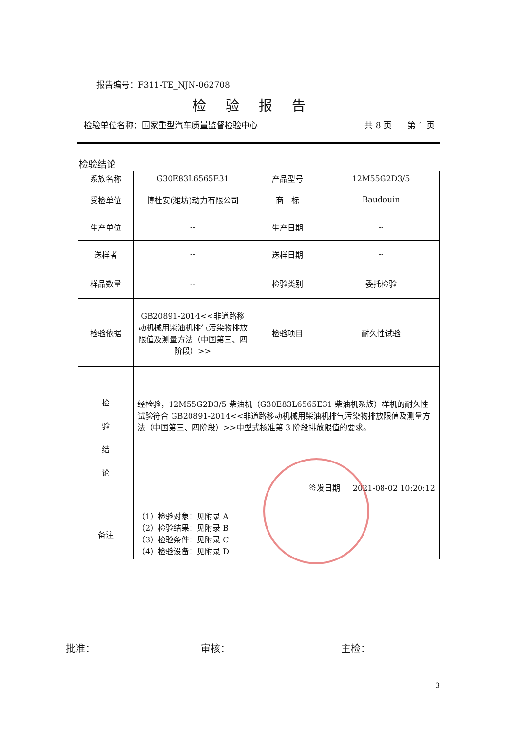报告编号：F311-TE_NJN-062708
检验报告
检验单位名称：国家重型汽车质量监督检验中心 共 8 页 第 1 页
检验结论
| 系族名称 | G30E83L6565E31 | 产品型号 | 12M55G2D3/5 |
| 受检单位 | 博杜安(潍坊)动力有限公司 | 商 标 | Baudouin |
| 生产单位 | -- | 生产日期 | -- |
| 送样者 | -- | 送样日期 | -- |
| 样品数量 | -- | 检验类别 | 委托检验 |
| 检验依据 | GB20891-2014<<非道路移动机械用柴油机排气污染物排放限值及测量方法（中国第三、四阶段）>> | 检验项目 | 耐久性试验 |
| 检 验 结 论 | 经检验，12M55G2D3/5 柴油机（G30E83L6565E31 柴油机系族）样机的耐久性试验符合 GB20891-2014<<非道路移动机械用柴油机排气污染物排放限值及测量方法（中国第三、四阶段）>>中型式核准第 3 阶段排放限值的要求。 签发日期 2021-08-02 10:20:12 | | |
| 备注 | （1）检验对象：见附录 A （2）检验结果：见附录 B （3）检验条件：见附录 C （4）检验设备：见附录 D | | |
批准： 审核： 主检：
3